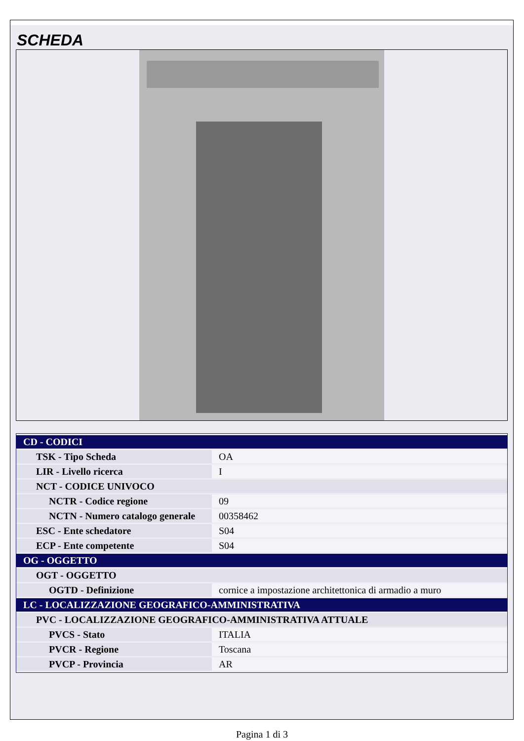SCHEDA
| CD - CODICI | |
| TSK - Tipo Scheda | OA |
| LIR - Livello ricerca | I |
| NCT - CODICE UNIVOCO | |
| NCTR - Codice regione | 09 |
| NCTN - Numero catalogo generale | 00358462 |
| ESC - Ente schedatore | S04 |
| ECP - Ente competente | S04 |
| OG - OGGETTO | |
| OGT - OGGETTO | |
| OGTD - Definizione | cornice a impostazione architettonica di armadio a muro |
| LC - LOCALIZZAZIONE GEOGRAFICO-AMMINISTRATIVA | |
| PVC - LOCALIZZAZIONE GEOGRAFICO-AMMINISTRATIVA ATTUALE | |
| PVCS - Stato | ITALIA |
| PVCR - Regione | Toscana |
| PVCP - Provincia | AR |
Pagina 1 di 3